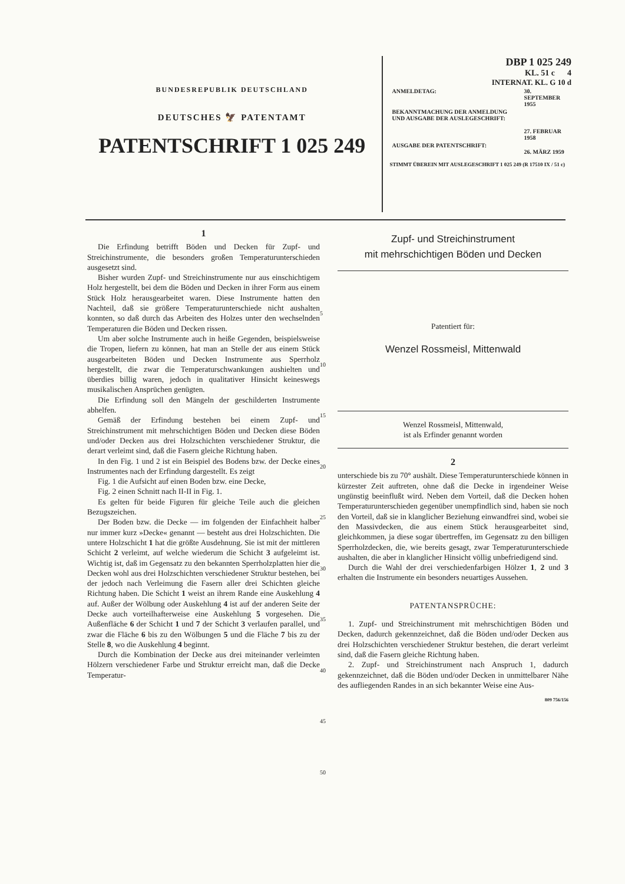BUNDESREPUBLIK DEUTSCHLAND
DEUTSCHES 🦅 PATENTAMT
PATENTSCHRIFT 1 025 249
DBP 1 025 249
KL. 51 c 4
INTERNAT. KL. G 10 d
| ANMELDETAG: | 30. SEPTEMBER 1955 |
| BEKANNTMACHUNG DER ANMELDUNG UND AUSGABE DER AUSLEGESCHRIFT: | 27. FEBRUAR 1958 |
| AUSGABE DER PATENTSCHRIFT: | 26. MÄRZ 1959 |
STIMMT ÜBEREIN MIT AUSLEGESCHRIFT 1 025 249 (R 17510 IX / 51 c)
1
Die Erfindung betrifft Böden und Decken für Zupf- und Streichinstrumente, die besonders großen Temperaturunterschieden ausgesetzt sind.
Bisher wurden Zupf- und Streichinstrumente nur aus einschichtigem Holz hergestellt, bei dem die Böden und Decken in ihrer Form aus einem Stück Holz herausgearbeitet waren. Diese Instrumente hatten den Nachteil, daß sie größere Temperaturunterschiede nicht aushalten konnten, so daß durch das Arbeiten des Holzes unter den wechselnden Temperaturen die Böden und Decken rissen.
Um aber solche Instrumente auch in heiße Gegenden, beispielsweise die Tropen, liefern zu können, hat man an Stelle der aus einem Stück ausgearbeiteten Böden und Decken Instrumente aus Sperrholz hergestellt, die zwar die Temperaturschwankungen aushielten und überdies billig waren, jedoch in qualitativer Hinsicht keineswegs musikalischen Ansprüchen genügten.
Die Erfindung soll den Mängeln der geschilderten Instrumente abhelfen.
Gemäß der Erfindung bestehen bei einem Zupf- und Streichinstrument mit mehrschichtigen Böden und Decken diese Böden und/oder Decken aus drei Holzschichten verschiedener Struktur, die derart verleimt sind, daß die Fasern gleiche Richtung haben.
In den Fig. 1 und 2 ist ein Beispiel des Bodens bzw. der Decke eines Instrumentes nach der Erfindung dargestellt. Es zeigt
Fig. 1 die Aufsicht auf einen Boden bzw. eine Decke,
Fig. 2 einen Schnitt nach II-II in Fig. 1.
Es gelten für beide Figuren für gleiche Teile auch die gleichen Bezugszeichen.
Der Boden bzw. die Decke — im folgenden der Einfachheit halber nur immer kurz »Decke« genannt — besteht aus drei Holzschichten. Die untere Holzschicht 1 hat die größte Ausdehnung. Sie ist mit der mittleren Schicht 2 verleimt, auf welche wiederum die Schicht 3 aufgeleimt ist. Wichtig ist, daß im Gegensatz zu den bekannten Sperrholzplatten hier die Decken wohl aus drei Holzschichten verschiedener Struktur bestehen, bei der jedoch nach Verleimung die Fasern aller drei Schichten gleiche Richtung haben. Die Schicht 1 weist an ihrem Rande eine Auskehlung 4 auf. Außer der Wölbung oder Auskehlung 4 ist auf der anderen Seite der Decke auch vorteilhafterweise eine Auskehlung 5 vorgesehen. Die Außenfläche 6 der Schicht 1 und 7 der Schicht 3 verlaufen parallel, und zwar die Fläche 6 bis zu den Wölbungen 5 und die Fläche 7 bis zu der Stelle 8, wo die Auskehlung 4 beginnt.
Durch die Kombination der Decke aus drei miteinander verleimten Hölzern verschiedener Farbe und Struktur erreicht man, daß die Decke Temperatur-
5
10
15
20
25
30
35
40
45
50
Zupf- und Streichinstrument
mit mehrschichtigen Böden und Decken
Patentiert für:
Wenzel Rossmeisl, Mittenwald
Wenzel Rossmeisl, Mittenwald,
ist als Erfinder genannt worden
2
unterschiede bis zu 70° aushält. Diese Temperaturunterschiede können in kürzester Zeit auftreten, ohne daß die Decke in irgendeiner Weise ungünstig beeinflußt wird. Neben dem Vorteil, daß die Decken hohen Temperaturunterschieden gegenüber unempfindlich sind, haben sie noch den Vorteil, daß sie in klanglicher Beziehung einwandfrei sind, wobei sie den Massivdecken, die aus einem Stück herausgearbeitet sind, gleichkommen, ja diese sogar übertreffen, im Gegensatz zu den billigen Sperrholzdecken, die, wie bereits gesagt, zwar Temperaturunterschiede aushalten, die aber in klanglicher Hinsicht völlig unbefriedigend sind.
Durch die Wahl der drei verschiedenfarbigen Hölzer 1, 2 und 3 erhalten die Instrumente ein besonders neuartiges Aussehen.
PATENTANSPRÜCHE:
1. Zupf- und Streichinstrument mit mehrschichtigen Böden und Decken, dadurch gekennzeichnet, daß die Böden und/oder Decken aus drei Holzschichten verschiedener Struktur bestehen, die derart verleimt sind, daß die Fasern gleiche Richtung haben.
2. Zupf- und Streichinstrument nach Anspruch 1, dadurch gekennzeichnet, daß die Böden und/oder Decken in unmittelbarer Nähe des aufliegenden Randes in an sich bekannter Weise eine Aus-
809 756/156